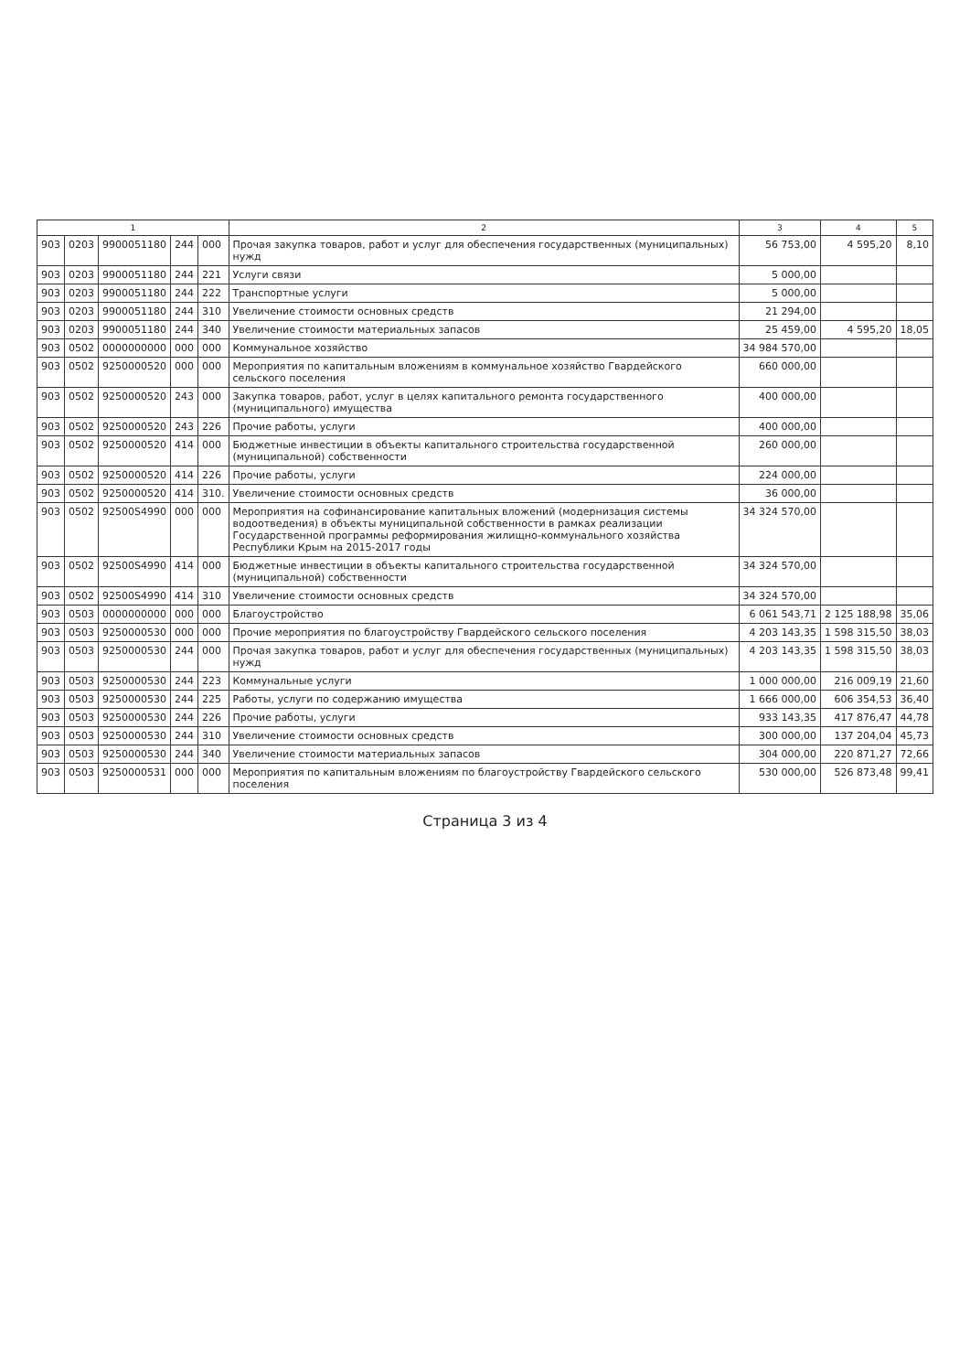| 1 | | | | | 2 | 3 | 4 | 5 |
| --- | --- | --- | --- | --- | --- | --- | --- | --- |
| 903 | 0203 | 9900051180 | 244 | 000 | Прочая закупка товаров, работ и услуг для обеспечения государственных (муниципальных) нужд | 56 753,00 | 4 595,20 | 8,10 |
| 903 | 0203 | 9900051180 | 244 | 221 | Услуги связи | 5 000,00 | | |
| 903 | 0203 | 9900051180 | 244 | 222 | Транспортные услуги | 5 000,00 | | |
| 903 | 0203 | 9900051180 | 244 | 310 | Увеличение стоимости основных средств | 21 294,00 | | |
| 903 | 0203 | 9900051180 | 244 | 340 | Увеличение стоимости материальных запасов | 25 459,00 | 4 595,20 | 18,05 |
| 903 | 0502 | 0000000000 | 000 | 000 | Коммунальное хозяйство | 34 984 570,00 | | |
| 903 | 0502 | 9250000520 | 000 | 000 | Мероприятия по капитальным вложениям в коммунальное хозяйство Гвардейского сельского поселения | 660 000,00 | | |
| 903 | 0502 | 9250000520 | 243 | 000 | Закупка товаров, работ, услуг в целях капитального ремонта государственного (муниципального) имущества | 400 000,00 | | |
| 903 | 0502 | 9250000520 | 243 | 226 | Прочие работы, услуги | 400 000,00 | | |
| 903 | 0502 | 9250000520 | 414 | 000 | Бюджетные инвестиции в объекты капитального строительства государственной (муниципальной) собственности | 260 000,00 | | |
| 903 | 0502 | 9250000520 | 414 | 226 | Прочие работы, услуги | 224 000,00 | | |
| 903 | 0502 | 9250000520 | 414 | 310. | Увеличение стоимости основных средств | 36 000,00 | | |
| 903 | 0502 | 92500S4990 | 000 | 000 | Мероприятия на софинансирование капитальных вложений (модернизация системы водоотведения) в объекты муниципальной собственности в рамках реализации Государственной программы реформирования жилищно-коммунального хозяйства Республики Крым на 2015-2017 годы | 34 324 570,00 | | |
| 903 | 0502 | 92500S4990 | 414 | 000 | Бюджетные инвестиции в объекты капитального строительства государственной (муниципальной) собственности | 34 324 570,00 | | |
| 903 | 0502 | 92500S4990 | 414 | 310 | Увеличение стоимости основных средств | 34 324 570,00 | | |
| 903 | 0503 | 0000000000 | 000 | 000 | Благоустройство | 6 061 543,71 | 2 125 188,98 | 35,06 |
| 903 | 0503 | 9250000530 | 000 | 000 | Прочие мероприятия по благоустройству Гвардейского сельского поселения | 4 203 143,35 | 1 598 315,50 | 38,03 |
| 903 | 0503 | 9250000530 | 244 | 000 | Прочая закупка товаров, работ и услуг для обеспечения государственных (муниципальных) нужд | 4 203 143,35 | 1 598 315,50 | 38,03 |
| 903 | 0503 | 9250000530 | 244 | 223 | Коммунальные услуги | 1 000 000,00 | 216 009,19 | 21,60 |
| 903 | 0503 | 9250000530 | 244 | 225 | Работы, услуги по содержанию имущества | 1 666 000,00 | 606 354,53 | 36,40 |
| 903 | 0503 | 9250000530 | 244 | 226 | Прочие работы, услуги | 933 143,35 | 417 876,47 | 44,78 |
| 903 | 0503 | 9250000530 | 244 | 310 | Увеличение стоимости основных средств | 300 000,00 | 137 204,04 | 45,73 |
| 903 | 0503 | 9250000530 | 244 | 340 | Увеличение стоимости материальных запасов | 304 000,00 | 220 871,27 | 72,66 |
| 903 | 0503 | 9250000531 | 000 | 000 | Мероприятия по капитальным вложениям по благоустройству Гвардейского сельского поселения | 530 000,00 | 526 873,48 | 99,41 |
Страница 3 из 4